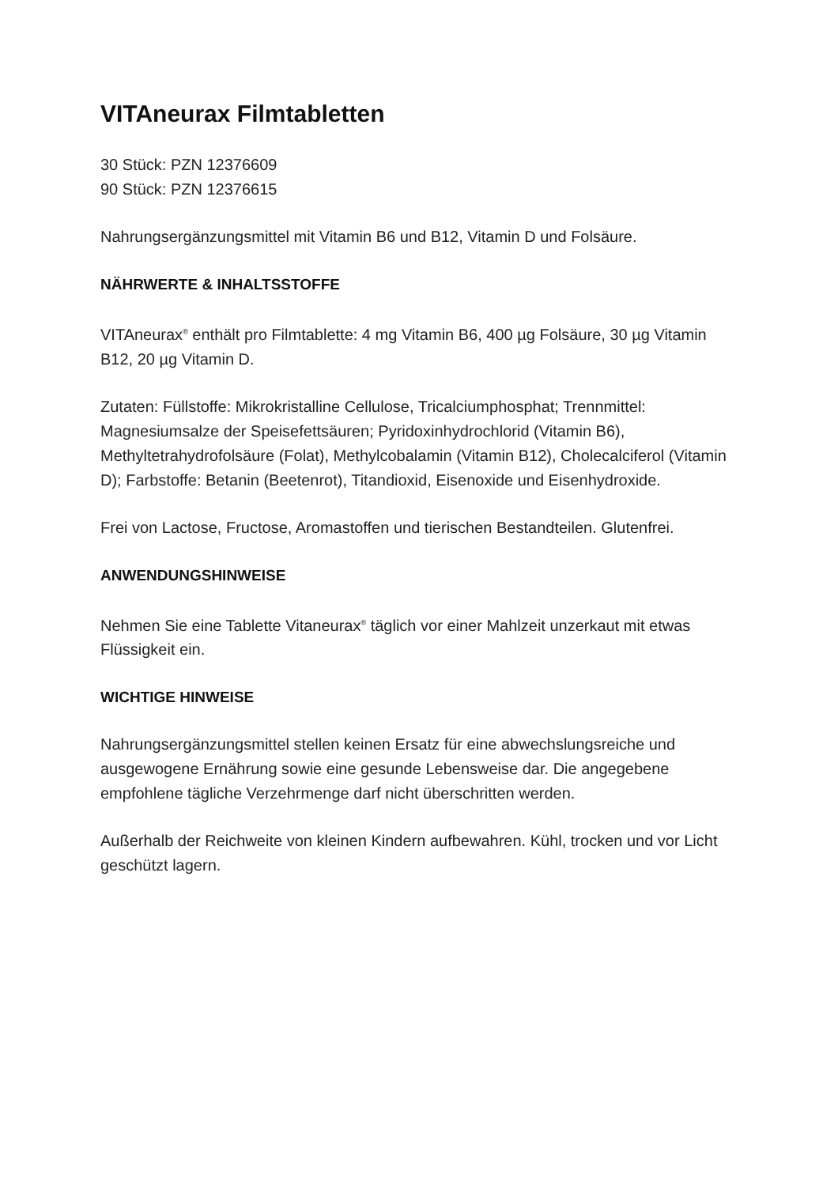VITAneurax Filmtabletten
30 Stück: PZN 12376609
90 Stück: PZN 12376615
Nahrungsergänzungsmittel mit Vitamin B6 und B12, Vitamin D und Folsäure.
NÄHRWERTE & INHALTSSTOFFE
VITAneurax<sup>®</sup> enthält pro Filmtablette: 4 mg Vitamin B6, 400 µg Folsäure, 30 µg Vitamin B12, 20 µg Vitamin D.
Zutaten: Füllstoffe: Mikrokristalline Cellulose, Tricalciumphosphat; Trennmittel: Magnesiumsalze der Speisefettsäuren; Pyridoxinhydrochlorid (Vitamin B6), Methyltetrahydrofolsäure (Folat), Methylcobalamin (Vitamin B12), Cholecalciferol (Vitamin D); Farbstoffe: Betanin (Beetenrot), Titandioxid, Eisenoxide und Eisenhydroxide.
Frei von Lactose, Fructose, Aromastoffen und tierischen Bestandteilen. Glutenfrei.
ANWENDUNGSHINWEISE
Nehmen Sie eine Tablette Vitaneurax<sup>®</sup> täglich vor einer Mahlzeit unzerkaut mit etwas Flüssigkeit ein.
WICHTIGE HINWEISE
Nahrungsergänzungsmittel stellen keinen Ersatz für eine abwechslungsreiche und ausgewogene Ernährung sowie eine gesunde Lebensweise dar. Die angegebene empfohlene tägliche Verzehrmenge darf nicht überschritten werden.
Außerhalb der Reichweite von kleinen Kindern aufbewahren. Kühl, trocken und vor Licht geschützt lagern.